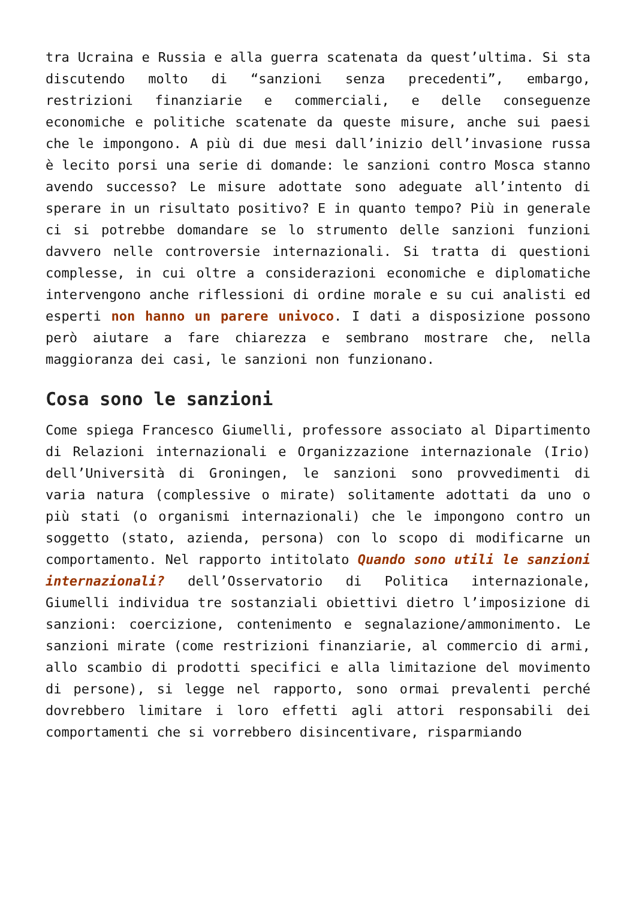tra Ucraina e Russia e alla guerra scatenata da quest’ultima. Si sta discutendo molto di “sanzioni senza precedenti”, embargo, restrizioni finanziarie e commerciali, e delle conseguenze economiche e politiche scatenate da queste misure, anche sui paesi che le impongono. A più di due mesi dall’inizio dell’invasione russa è lecito porsi una serie di domande: le sanzioni contro Mosca stanno avendo successo? Le misure adottate sono adeguate all’intento di sperare in un risultato positivo? E in quanto tempo? Più in generale ci si potrebbe domandare se lo strumento delle sanzioni funzioni davvero nelle controversie internazionali. Si tratta di questioni complesse, in cui oltre a considerazioni economiche e diplomatiche intervengono anche riflessioni di ordine morale e su cui analisti ed esperti non hanno un parere univoco. I dati a disposizione possono però aiutare a fare chiarezza e sembrano mostrare che, nella maggioranza dei casi, le sanzioni non funzionano.
Cosa sono le sanzioni
Come spiega Francesco Giumelli, professore associato al Dipartimento di Relazioni internazionali e Organizzazione internazionale (Irio) dell’Università di Groningen, le sanzioni sono provvedimenti di varia natura (complessive o mirate) solitamente adottati da uno o più stati (o organismi internazionali) che le impongono contro un soggetto (stato, azienda, persona) con lo scopo di modificarne un comportamento. Nel rapporto intitolato Quando sono utili le sanzioni internazionali? dell’Osservatorio di Politica internazionale, Giumelli individua tre sostanziali obiettivi dietro l’imposizione di sanzioni: coercizione, contenimento e segnalazione/ammonimento. Le sanzioni mirate (come restrizioni finanziarie, al commercio di armi, allo scambio di prodotti specifici e alla limitazione del movimento di persone), si legge nel rapporto, sono ormai prevalenti perché dovrebbero limitare i loro effetti agli attori responsabili dei comportamenti che si vorrebbero disincentivare, risparmiando